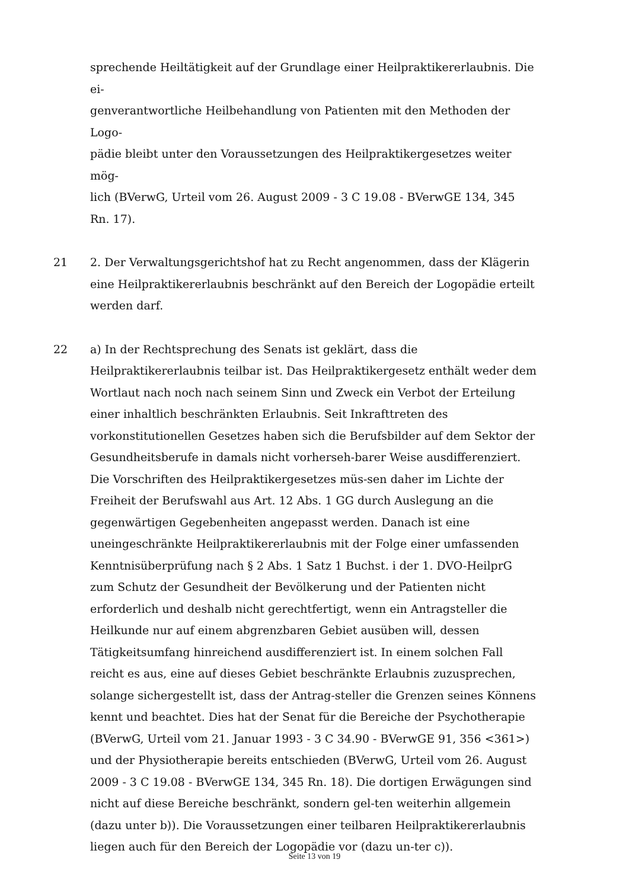sprechende Heiltätigkeit auf der Grundlage einer Heilpraktikererlaubnis. Die ei-
genverantwortliche Heilbehandlung von Patienten mit den Methoden der Logo-
pädie bleibt unter den Voraussetzungen des Heilpraktikergesetzes weiter mög-
lich (BVerwG, Urteil vom 26. August 2009 - 3 C 19.08 - BVerwGE 134, 345
Rn. 17).
21 2. Der Verwaltungsgerichtshof hat zu Recht angenommen, dass der Klägerin eine Heilpraktikererlaubnis beschränkt auf den Bereich der Logopädie erteilt werden darf.
22 a) In der Rechtsprechung des Senats ist geklärt, dass die Heilpraktikererlaubnis teilbar ist. Das Heilpraktikergesetz enthält weder dem Wortlaut nach noch nach seinem Sinn und Zweck ein Verbot der Erteilung einer inhaltlich beschränkten Erlaubnis. Seit Inkrafttreten des vorkonstitutionellen Gesetzes haben sich die Berufsbilder auf dem Sektor der Gesundheitsberufe in damals nicht vorherseh-barer Weise ausdifferenziert. Die Vorschriften des Heilpraktikergesetzes müs-sen daher im Lichte der Freiheit der Berufswahl aus Art. 12 Abs. 1 GG durch Auslegung an die gegenwärtigen Gegebenheiten angepasst werden. Danach ist eine uneingeschränkte Heilpraktikererlaubnis mit der Folge einer umfassenden Kenntnisüberprüfung nach § 2 Abs. 1 Satz 1 Buchst. i der 1. DVO-HeilprG zum Schutz der Gesundheit der Bevölkerung und der Patienten nicht erforderlich und deshalb nicht gerechtfertigt, wenn ein Antragsteller die Heilkunde nur auf einem abgrenzbaren Gebiet ausüben will, dessen Tätigkeitsumfang hinreichend ausdifferenziert ist. In einem solchen Fall reicht es aus, eine auf dieses Gebiet beschränkte Erlaubnis zuzusprechen, solange sichergestellt ist, dass der Antrag-steller die Grenzen seines Könnens kennt und beachtet. Dies hat der Senat für die Bereiche der Psychotherapie (BVerwG, Urteil vom 21. Januar 1993 - 3 C 34.90 - BVerwGE 91, 356 <361>) und der Physiotherapie bereits entschieden (BVerwG, Urteil vom 26. August 2009 - 3 C 19.08 - BVerwGE 134, 345 Rn. 18). Die dortigen Erwägungen sind nicht auf diese Bereiche beschränkt, sondern gel-ten weiterhin allgemein (dazu unter b)). Die Voraussetzungen einer teilbaren Heilpraktikererlaubnis liegen auch für den Bereich der Logopädie vor (dazu un-ter c)).
Seite 13 von 19